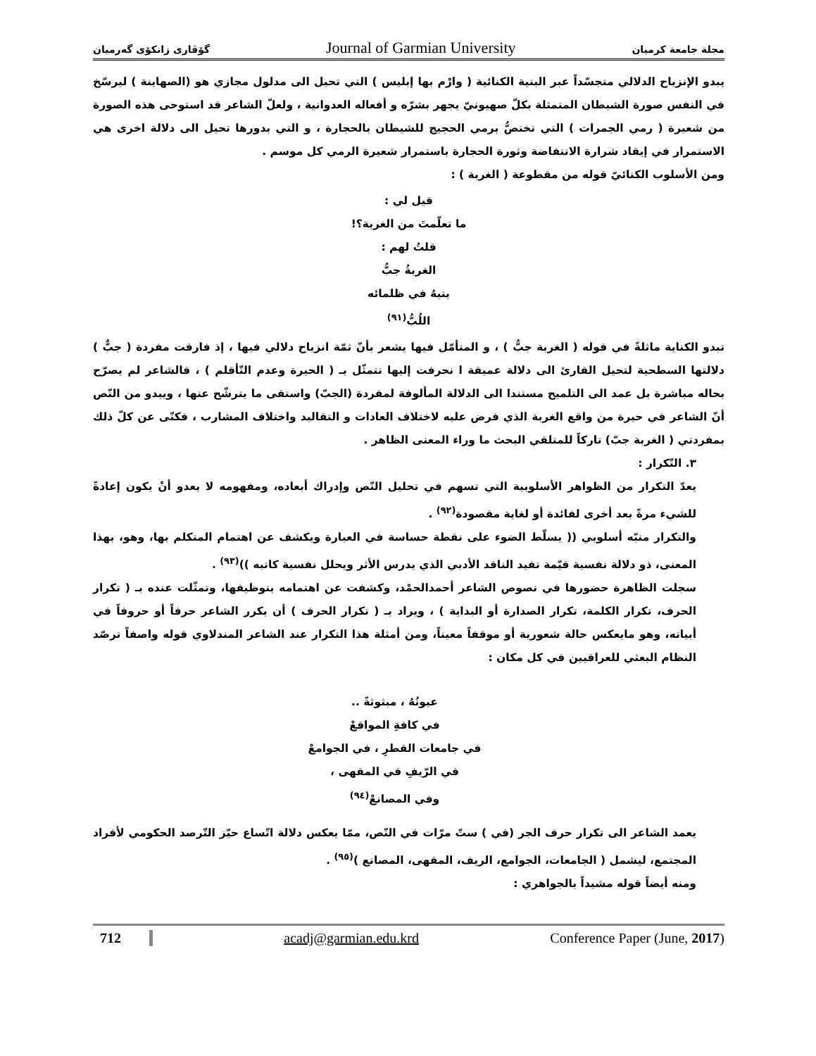گۆڤاری زانکۆی گەرمیان Journal of Garmian University مجلة جامعة كرميان
يبدو الإنزياح الدلالي متجسّداً عبر البنية الكنائية ( وارْم بها إبليس ) التي تحيل الى مدلول مجازي هو (الصهاينة ) ليرسّخ في النفس صورة الشيطان المتمثلة بكلّ صهيونيّ يجهر بشرّه و أفعاله العدوانية ، ولعلّ الشاعر قد استوحى هذه الصورة من شعيرة ( رمي الجمرات ) التي تختصُّ برمي الحجيج للشيطان بالحجارة ، و التي بدورها تحيل الى دلالة اخرى هي الاستمرار في إيقاد شرارة الانتفاضة وثورة الحجارة باستمرار شعيرة الرمي كل موسم .
ومن الأسلوب الكنائيّ قوله من مقطوعة ( الغربة ) :
قيل لي :
ما تعلّمتَ من الغربة؟!
قلتُ لهم :
الغربةُ جبُّ
يتيهُ في ظلمائه
اللُبُّ<sup>(٩١)</sup>
تبدو الكناية ماثلةً في قوله ( الغربة جبُّ ) ، و المتأمّل فيها يشعر بأنّ ثمّة انزياح دلالي فيها ، إذ فارقت مفردة ( جبٌّ ) دلالتها السطحية لتحيل القارئ الى دلالة عميقة ا نحرفت إليها تتمثّل بـ ( الحيرة وعدم التّأقلم ) ، فالشاعر لم يصرّح بحاله مباشرة بل عمد الى التلميح مستندا الى الدلالة المألوفة لمفردة (الجبّ) واستقى ما يترشّح عنها ، ويبدو من النّص أنّ الشاعر في حيرة من واقع الغربة الذي فرض عليه لاختلاف العادات و التقاليد واختلاف المشارب ، فكنّى عن كلّ ذلك بمفردتي ( الغربة جبّ) تاركاً للمتلقي البحث ما وراء المعنى الظاهر .
٣. التّكرار :
يعدّ التكرار من الظواهر الأسلوبية التي تسهم في تحليل النّص وإدراك أبعاده، ومفهومه لا يعدو أنْ يكون إعادةً للشيء مرةً بعد أخرى لفائدة أو لغاية مقصودة<sup>(٩٢)</sup> .
والتكرار منبّه أسلوبي (( يسلّط الضوء على نقطة حساسة في العبارة ويكشف عن اهتمام المتكلم بها، وهو، بهذا المعنى، ذو دلالة نفسية قيّمة تفيد الناقد الأدبي الذي يدرس الأثر ويحلل نفسية كاتبه ))<sup>(٩٣)</sup> .
سجلت الظاهرة حضورها في نصوص الشاعر أحمدالحمْد، وكشفت عن اهتمامه بتوظيفها، وتمثّلت عنده بـ ( تكرار الحرف، تكرار الكلمة، تكرار الصدارة أو البداية ) ، ويراد بـ ( تكرار الحرف ) أن يكرر الشاعر حرفاً أو حروفاً في أبياته، وهو مايعكس حالة شعورية أو موقفاً معيناً، ومن أمثلة هذا التكرار عند الشاعر المندلاوي قوله واصفاً ترصّد النظام البعثي للعراقيين في كل مكان :
عيونُهُ ، مبثوثةً ..
في كافةِ المواقعْ
في جامعات القطرِ ، في الجوامعْ
في الرّيفِ في المقهى ،
وفي المصانعْ<sup>(٩٤)</sup>
يعمد الشاعر الى تكرار حرف الجر (في ) ستّ مرّات في النّص، ممّا يعكس دلالة اتّساع حيّز التّرصد الحكومي لأفراد المجتمع، ليشمل ( الجامعات، الجوامع، الريف، المقهى، المصانع )<sup>(٩٥)</sup> .
ومنه أيضاً قوله مشيداً بالجواهري :
712 acadj@garmian.edu.krd Conference Paper (June, 2017)